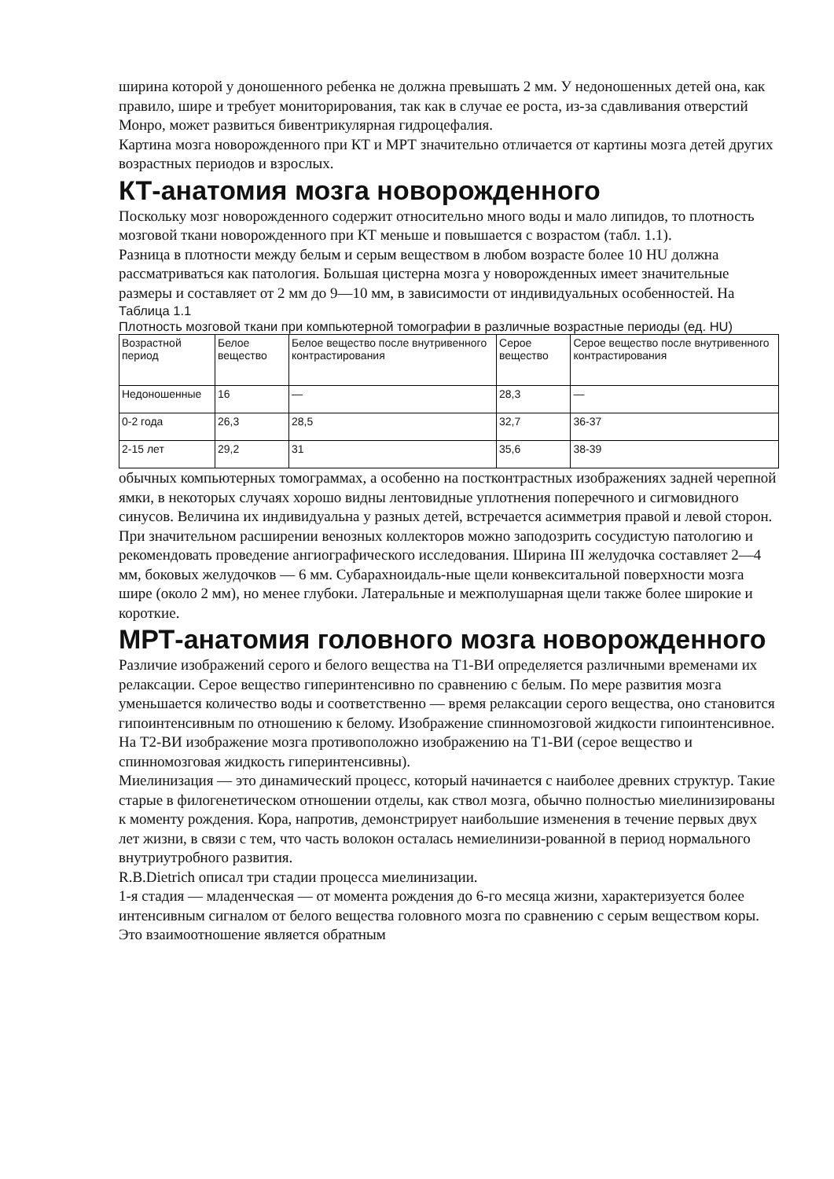ширина которой у доношенного ребенка не должна превышать 2 мм. У недоношенных детей она, как правило, шире и требует мониторирования, так как в случае ее роста, из-за сдавливания отверстий Монро, может развиться бивентрикулярная гидроцефалия.
Картина мозга новорожденного при КТ и МРТ значительно отличается от картины мозга детей других возрастных периодов и взрослых.
КТ-анатомия мозга новорожденного
Поскольку мозг новорожденного содержит относительно много воды и мало липидов, то плотность мозговой ткани новорожденного при КТ меньше и повышается с возрастом (табл. 1.1).
Разница в плотности между белым и серым веществом в любом возрасте более 10 HU должна рассматриваться как патология. Большая цистерна мозга у новорожденных имеет значительные размеры и составляет от 2 мм до 9—10 мм, в зависимости от индивидуальных особенностей. На
Таблица 1.1
Плотность мозговой ткани при компьютерной томографии в различные возрастные периоды (ед. HU)
| Возрастной период | Белое вещество | Белое вещество после внутривенного контрастирования | Серое вещество | Серое вещество после внутривенного контрастирования |
| Недоношенные | 16 | — | 28,3 | — |
| 0-2 года | 26,3 | 28,5 | 32,7 | 36-37 |
| 2-15 лет | 29,2 | 31 | 35,6 | 38-39 |
обычных компьютерных томограммах, а особенно на постконтрастных изображениях задней черепной ямки, в некоторых случаях хорошо видны лентовидные уплотнения поперечного и сигмовидного синусов. Величина их индивидуальна у разных детей, встречается асимметрия правой и левой сторон. При значительном расширении венозных коллекторов можно заподозрить сосудистую патологию и рекомендовать проведение ангиографического исследования. Ширина III желудочка составляет 2—4 мм, боковых желудочков — 6 мм. Субарахноидаль-ные щели конвекситальной поверхности мозга шире (около 2 мм), но менее глубоки. Латеральные и межполушарная щели также более широкие и короткие.
МРТ-анатомия головного мозга новорожденного
Различие изображений серого и белого вещества на Т1-ВИ определяется различными временами их релаксации. Серое вещество гиперинтенсивно по сравнению с белым. По мере развития мозга уменьшается количество воды и соответственно — время релаксации серого вещества, оно становится гипоинтенсивным по отношению к белому. Изображение спинномозговой жидкости гипоинтенсивное. На Т2-ВИ изображение мозга противоположно изображению на Т1-ВИ (серое вещество и спинномозговая жидкость гиперинтенсивны).
Миелинизация — это динамический процесс, который начинается с наиболее древних структур. Такие старые в филогенетическом отношении отделы, как ствол мозга, обычно полностью миелинизированы к моменту рождения. Кора, напротив, демонстрирует наибольшие изменения в течение первых двух лет жизни, в связи с тем, что часть волокон осталась немиелинизи-рованной в период нормального внутриутробного развития.
R.B.Dietrich описал три стадии процесса миелинизации.
1-я стадия — младенческая — от момента рождения до 6-го месяца жизни, характеризуется более интенсивным сигналом от белого вещества головного мозга по сравнению с серым веществом коры. Это взаимоотношение является обратным